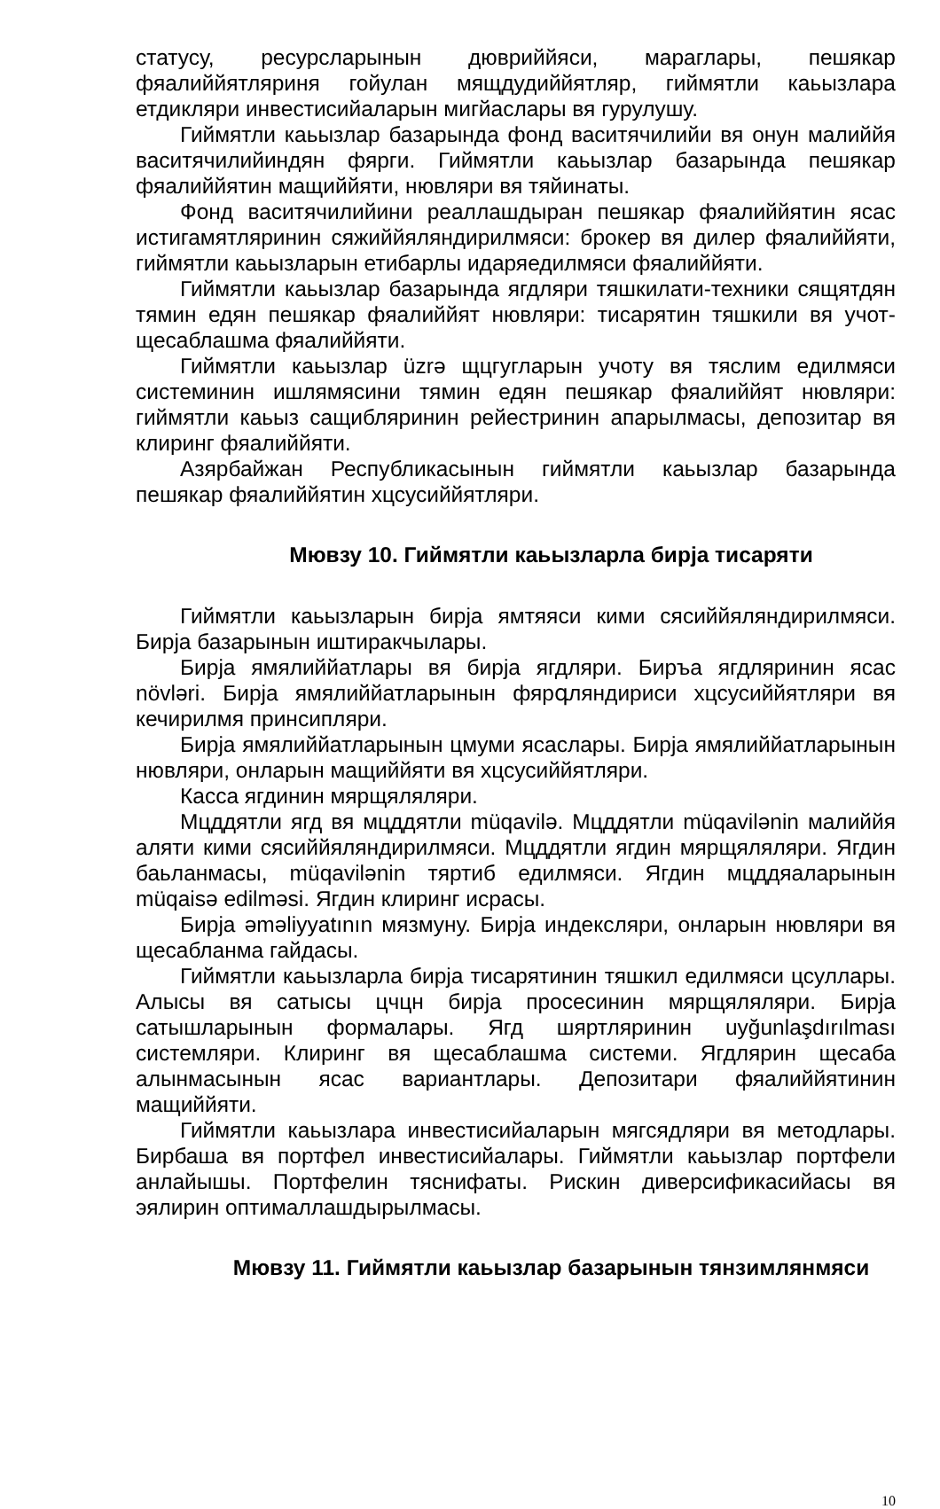статусу, ресурсларынын дювриййяси, мараглары, пешякар фяалиййятляриня гойулан мящдудиййятляр, гиймятли каьызлара етдикляри инвестисийаларын мигйаслары вя гурулушу.
Гиймятли каьызлар базарында фонд васитячилийи вя онун малиййя васитячилийиндян фярги. Гиймятли каьызлар базарында пешякар фяалиййятин мащиййяти, нювляри вя тяйинаты.
Фонд васитячилийини реаллашдыран пешякар фяалиййятин ясас истигамятляринин сяжиййяляндирилмяси: брокер вя дилер фяалиййяти, гиймятли каьызларын етибарлы идаряедилмяси фяалиййяти.
Гиймятли каьызлар базарында ягдляри тяшкилати-техники сящятдян тямин едян пешякар фяалиййят нювляри: тисарятин тяшкили вя учот-щесаблашма фяалиййяти.
Гиймятли каьызлар üzrə щцгугларын учоту вя тяслим едилмяси системинин ишлямясини тямин едян пешякар фяалиййят нювляри: гиймятли каьыз сащибляринин рейестринин апарылмасы, депозитар вя клиринг фяалиййяти.
Азярбайжан Республикасынын гиймятли каьызлар базарында пешякар фяалиййятин хцсусиййятляри.
Мювзу 10. Гиймятли каьызларла бирjа тисаряти
Гиймятли каьызларын бирjа ямтяяси кими сясиййяляндирилмяси. Бирjа базарынын иштиракчылары.
Бирjа ямялиййатлары вя бирjа ягдляри. Биръа ягдляринин ясас növləri. Бирjа ямялиййатларынын фярգляндириси хцсусиййятляри вя кечирилмя принсипляри.
Бирjа ямялиййатларынын цмуми ясаслары. Бирjа ямялиййатларынын нювляри, онларын мащиййяти вя хцсусиййятляри.
Касса ягдинин мярщяляляри.
Мцддятли ягд вя мцддятли müqavilə. Мцддятли müqavilənin малиййя аляти кими сясиййяляндирилмяси. Мцддятли ягдин мярщяляляри. Ягдин баьланмасы, müqavilənin тяртиб едилмяси. Ягдин мцддяаларынын müqaisə edilməsi. Ягдин клиринг исрасы.
Бирjа əməliyyatının мязмуну. Бирjа индексляри, онларын нювляри вя щесабланма гайдасы.
Гиймятли каьызларла бирjа тисарятинин тяшкил едилмяси цсуллары. Алысы вя сатысы цчцн бирjа просесинин мярщяляляри. Бирjа сатышларынын формалары. Ягд шяртляринин uyğunlaşdırılması системляри. Клиринг вя щесаблашма системи. Ягдлярин щесаба алынмасынын ясас вариантлары. Депозитари фяалиййятинин мащиййяти.
Гиймятли каьызлара инвестисийаларын мягсядляри вя методлары. Бирбаша вя портфел инвестисийалары. Гиймятли каьызлар портфели анлайышы. Портфелин тяснифаты. Рискин диверсификасийасы вя эялирин оптималлашдырылмасы.
Мювзу 11. Гиймятли каьызлар базарынын тянзимлянмяси
10